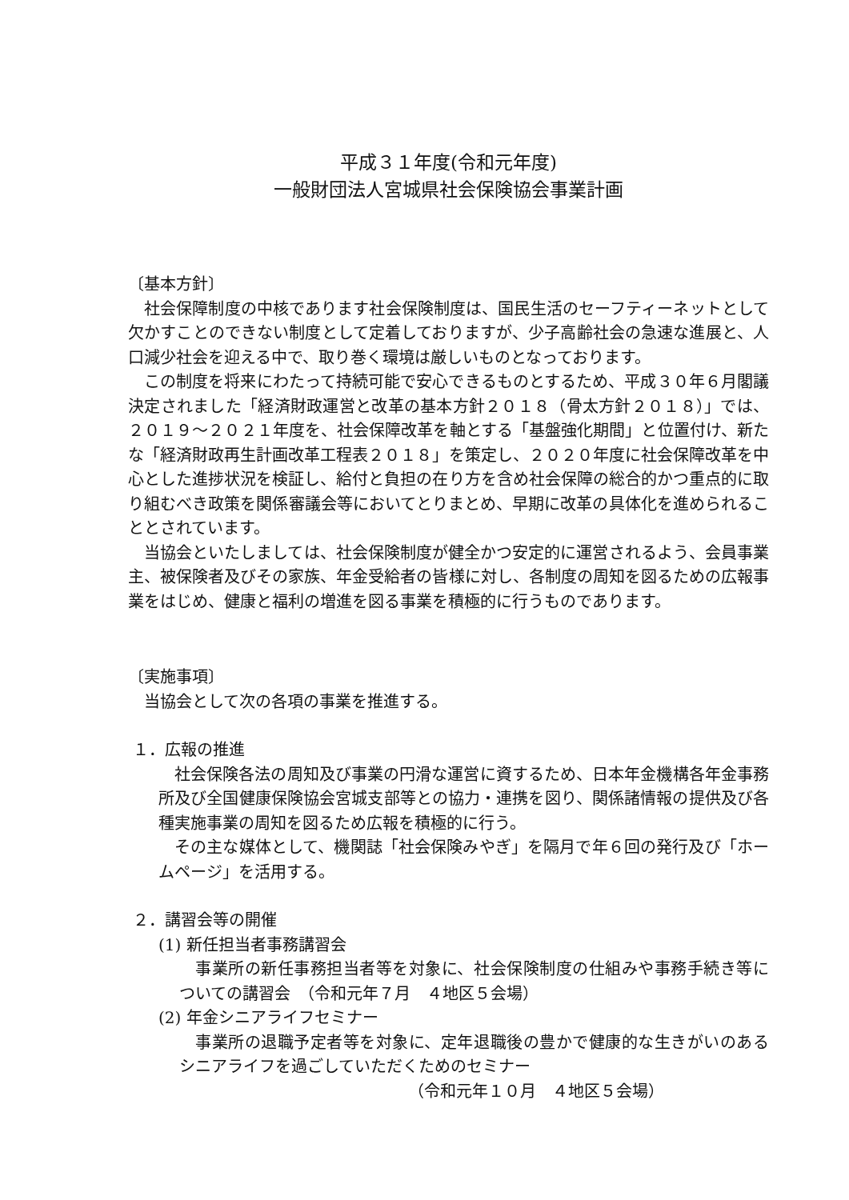平成３１年度(令和元年度)
一般財団法人宮城県社会保険協会事業計画
〔基本方針〕
社会保障制度の中核であります社会保険制度は、国民生活のセーフティーネットとして欠かすことのできない制度として定着しておりますが、少子高齢社会の急速な進展と、人口減少社会を迎える中で、取り巻く環境は厳しいものとなっております。
この制度を将来にわたって持続可能で安心できるものとするため、平成３０年６月閣議決定されました「経済財政運営と改革の基本方針２０１８（骨太方針２０１８）」では、２０１９～２０２１年度を、社会保障改革を軸とする「基盤強化期間」と位置付け、新たな「経済財政再生計画改革工程表２０１８」を策定し、２０２０年度に社会保障改革を中心とした進捗状況を検証し、給付と負担の在り方を含め社会保障の総合的かつ重点的に取り組むべき政策を関係審議会等においてとりまとめ、早期に改革の具体化を進められることとされています。
当協会といたしましては、社会保険制度が健全かつ安定的に運営されるよう、会員事業主、被保険者及びその家族、年金受給者の皆様に対し、各制度の周知を図るための広報事業をはじめ、健康と福利の増進を図る事業を積極的に行うものであります。
〔実施事項〕
当協会として次の各項の事業を推進する。
１．広報の推進
社会保険各法の周知及び事業の円滑な運営に資するため、日本年金機構各年金事務所及び全国健康保険協会宮城支部等との協力・連携を図り、関係諸情報の提供及び各種実施事業の周知を図るため広報を積極的に行う。
その主な媒体として、機関誌「社会保険みやぎ」を隔月で年６回の発行及び「ホームページ」を活用する。
２．講習会等の開催
(1) 新任担当者事務講習会
事業所の新任事務担当者等を対象に、社会保険制度の仕組みや事務手続き等についての講習会　（令和元年７月　４地区５会場）
(2) 年金シニアライフセミナー
事業所の退職予定者等を対象に、定年退職後の豊かで健康的な生きがいのあるシニアライフを過ごしていただくためのセミナー
（令和元年１０月　４地区５会場）